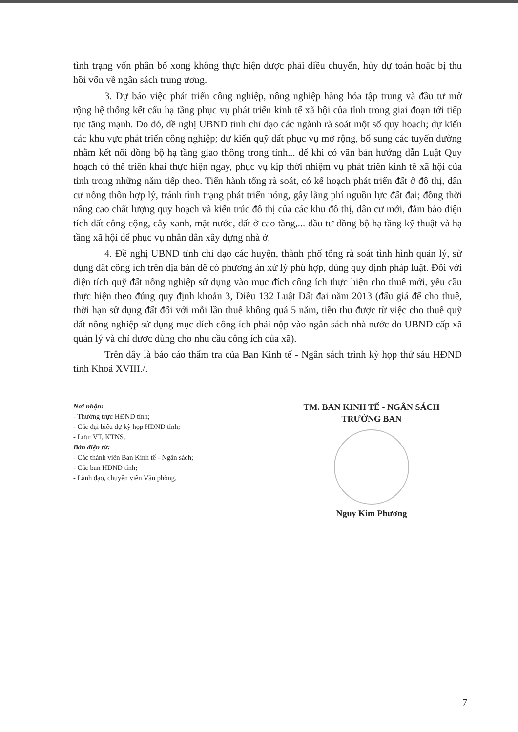tình trạng vốn phân bổ xong không thực hiện được phải điều chuyển, hủy dự toán hoặc bị thu hồi vốn về ngân sách trung ương.
3. Dự báo việc phát triển công nghiệp, nông nghiệp hàng hóa tập trung và đầu tư mở rộng hệ thống kết cấu hạ tầng phục vụ phát triển kinh tế xã hội của tỉnh trong giai đoạn tới tiếp tục tăng mạnh. Do đó, đề nghị UBND tỉnh chỉ đạo các ngành rà soát một số quy hoạch; dự kiến các khu vực phát triển công nghiệp; dự kiến quỹ đất phục vụ mở rộng, bổ sung các tuyến đường nhằm kết nối đồng bộ hạ tầng giao thông trong tỉnh... để khi có văn bản hướng dẫn Luật Quy hoạch có thể triển khai thực hiện ngay, phục vụ kịp thời nhiệm vụ phát triển kinh tế xã hội của tỉnh trong những năm tiếp theo. Tiến hành tổng rà soát, có kế hoạch phát triển đất ở đô thị, dân cư nông thôn hợp lý, tránh tình trạng phát triển nóng, gây lãng phí nguồn lực đất đai; đồng thời nâng cao chất lượng quy hoạch và kiến trúc đô thị của các khu đô thị, dân cư mới, đảm bảo diện tích đất công cộng, cây xanh, mặt nước, đất ở cao tầng,... đầu tư đồng bộ hạ tầng kỹ thuật và hạ tầng xã hội để phục vụ nhân dân xây dựng nhà ở.
4. Đề nghị UBND tỉnh chỉ đạo các huyện, thành phố tổng rà soát tình hình quản lý, sử dụng đất công ích trên địa bàn để có phương án xử lý phù hợp, đúng quy định pháp luật. Đối với diện tích quỹ đất nông nghiệp sử dụng vào mục đích công ích thực hiện cho thuê mới, yêu cầu thực hiện theo đúng quy định khoản 3, Điều 132 Luật Đất đai năm 2013 (đấu giá để cho thuê, thời hạn sử dụng đất đối với mỗi lần thuê không quá 5 năm, tiền thu được từ việc cho thuê quỹ đất nông nghiệp sử dụng mục đích công ích phải nộp vào ngân sách nhà nước do UBND cấp xã quản lý và chỉ được dùng cho nhu cầu công ích của xã).
Trên đây là báo cáo thẩm tra của Ban Kinh tế - Ngân sách trình kỳ họp thứ sáu HĐND tỉnh Khoá XVIII./.
Nơi nhận:
- Thường trực HĐND tỉnh;
- Các đại biểu dự kỳ họp HĐND tỉnh;
- Lưu: VT, KTNS.
Bản điện tử:
- Các thành viên Ban Kinh tế - Ngân sách;
- Các ban HĐND tỉnh;
- Lãnh đạo, chuyên viên Văn phòng.
TM. BAN KINH TẾ - NGÂN SÁCH
TRƯỞNG BAN
Nguy Kim Phương
7